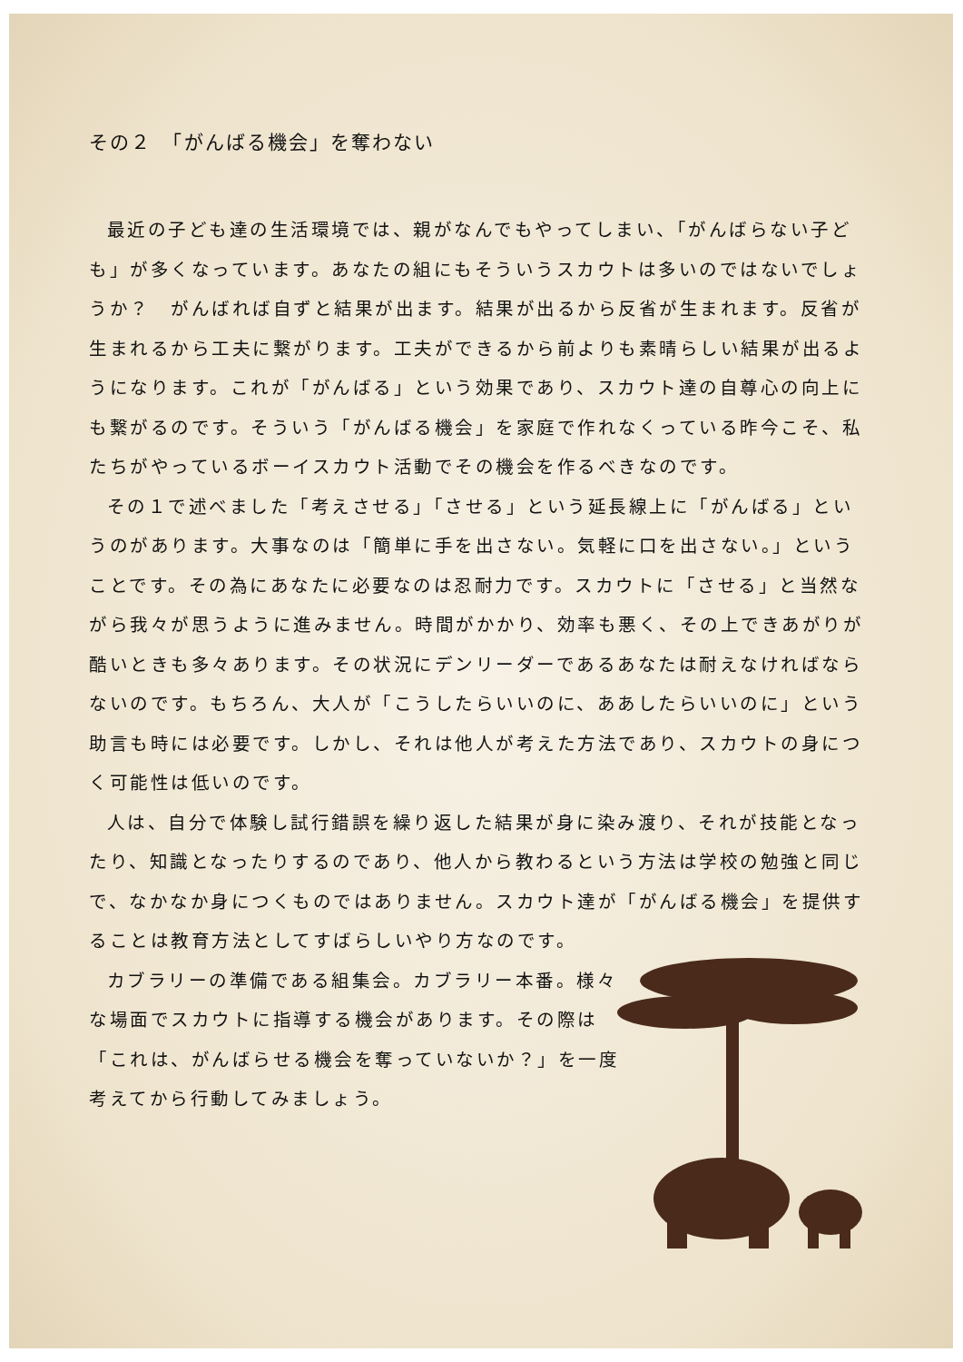その２　「がんばる機会」を奪わない
最近の子ども達の生活環境では、親がなんでもやってしまい、「がんばらない子ども」が多くなっています。あなたの組にもそういうスカウトは多いのではないでしょうか？　がんばれば自ずと結果が出ます。結果が出るから反省が生まれます。反省が生まれるから工夫に繋がります。工夫ができるから前よりも素晴らしい結果が出るようになります。これが「がんばる」という効果であり、スカウト達の自尊心の向上にも繋がるのです。そういう「がんばる機会」を家庭で作れなくっている昨今こそ、私たちがやっているボーイスカウト活動でその機会を作るべきなのです。
その１で述べました「考えさせる」「させる」という延長線上に「がんばる」というのがあります。大事なのは「簡単に手を出さない。気軽に口を出さない。」ということです。その為にあなたに必要なのは忍耐力です。スカウトに「させる」と当然ながら我々が思うように進みません。時間がかかり、効率も悪く、その上できあがりが酷いときも多々あります。その状況にデンリーダーであるあなたは耐えなければならないのです。もちろん、大人が「こうしたらいいのに、ああしたらいいのに」という助言も時には必要です。しかし、それは他人が考えた方法であり、スカウトの身につく可能性は低いのです。
人は、自分で体験し試行錯誤を繰り返した結果が身に染み渡り、それが技能となったり、知識となったりするのであり、他人から教わるという方法は学校の勉強と同じで、なかなか身につくものではありません。スカウト達が「がんばる機会」を提供することは教育方法としてすばらしいやり方なのです。
カブラリーの準備である組集会。カブラリー本番。様々な場面でスカウトに指導する機会があります。その際は「これは、がんばらせる機会を奪っていないか？」を一度考えてから行動してみましょう。